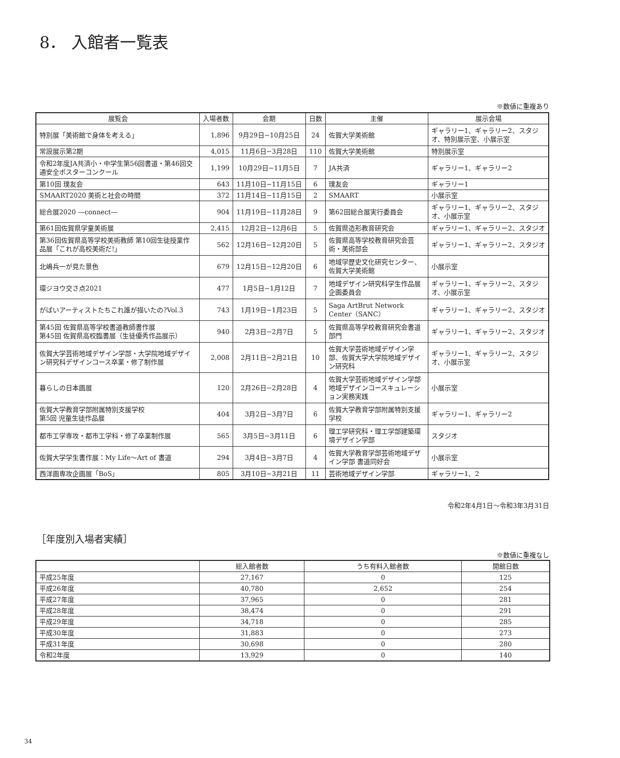8． 入館者一覧表
※数値に重複あり
| 展覧会 | 入場者数 | 会期 | 日数 | 主催 | 展示会場 |
| --- | --- | --- | --- | --- | --- |
| 特別展「美術館で身体を考える」 | 1,896 | 9月29日−10月25日 | 24 | 佐賀大学美術館 | ギャラリー1、ギャラリー2、スタジオ、特別展示室、小展示室 |
| 常設展示第2期 | 4,015 | 11月6日−3月28日 | 110 | 佐賀大学美術館 | 特別展示室 |
| 令和2年度JA共済小・中学生第56回書道・第46回交通安全ポスターコンクール | 1,199 | 10月29日−11月5日 | 7 | JA共済 | ギャラリー1、ギャラリー2 |
| 第10回 璞友会 | 643 | 11月10日−11月15日 | 6 | 璞友会 | ギャラリー1 |
| SMAART2020 美術と社会の時間 | 372 | 11月14日−11月15日 | 2 | SMAART | 小展示室 |
| 総合展2020 ―connect― | 904 | 11月19日−11月28日 | 9 | 第62回総合展実行委員会 | ギャラリー1、ギャラリー2、スタジオ、小展示室 |
| 第61回佐賀県学童美術展 | 2,415 | 12月2日−12月6日 | 5 | 佐賀県造形教育研究会 | ギャラリー1、ギャラリー2、スタジオ |
| 第36回佐賀県高等学校美術教師 第10回生徒授業作品展「これが高校美術だ!」 | 562 | 12月16日−12月20日 | 5 | 佐賀県高等学校教育研究会芸術・美術部会 | ギャラリー1、ギャラリー2、スタジオ |
| 北嶋兵一が見た景色 | 679 | 12月15日−12月20日 | 6 | 地域学歴史文化研究センター、佐賀大学美術館 | 小展示室 |
| 環ジヨウ交さ点2021 | 477 | 1月5日−1月12日 | 7 | 地域デザイン研究科学生作品展企画委員会 | ギャラリー1、ギャラリー2、スタジオ、小展示室 |
| がばいアーティストたちこれ誰が描いたの?Vol.3 | 743 | 1月19日−1月23日 | 5 | Saga ArtBrut Network Center（SANC） | ギャラリー1、ギャラリー2、スタジオ |
| 第45回 佐賀県高等学校書道教師書作展 第45回 佐賀県高校臨書展（生徒優秀作品展示） | 940 | 2月3日−2月7日 | 5 | 佐賀県高等学校教育研究会書道部門 | ギャラリー1、ギャラリー2、スタジオ |
| 佐賀大学芸術地域デザイン学部・大学院地域デザイン研究科デザインコース卒業・修了制作展 | 2,008 | 2月11日−2月21日 | 10 | 佐賀大学芸術地域デザイン学部、佐賀大学大学院地域デザイン研究科 | ギャラリー1、ギャラリー2、スタジオ、小展示室 |
| 暮らしの日本画展 | 120 | 2月26日−2月28日 | 4 | 佐賀大学芸術地域デザイン学部地域デザインコースキュレーション実務実践 | 小展示室 |
| 佐賀大学教育学部附属特別支援学校 第5回 児童生徒作品展 | 404 | 3月2日−3月7日 | 6 | 佐賀大学教育学部附属特別支援学校 | ギャラリー1、ギャラリー2 |
| 都市工学専攻・都市工学科・修了卒業制作展 | 565 | 3月5日−3月11日 | 6 | 理工学研究科・理工学部建築環境デザイン学部 | スタジオ |
| 佐賀大学学生書作展：My Life〜Art of 書道 | 294 | 3月4日−3月7日 | 4 | 佐賀大学教育学部芸術地域デザイン学部 書道同好会 | 小展示室 |
| 西洋画専攻企画展「BoS」 | 805 | 3月10日−3月21日 | 11 | 芸術地域デザイン学部 | ギャラリー1、2 |
令和2年4月1日〜令和3年3月31日
［年度別入場者実績］
※数値に重複なし
| | 総入館者数 | うち有料入館者数 | 開館日数 |
| --- | --- | --- | --- |
| 平成25年度 | 27,167 | 0 | 125 |
| 平成26年度 | 40,780 | 2,652 | 254 |
| 平成27年度 | 37,965 | 0 | 281 |
| 平成28年度 | 38,474 | 0 | 291 |
| 平成29年度 | 34,718 | 0 | 285 |
| 平成30年度 | 31,883 | 0 | 273 |
| 平成31年度 | 30,698 | 0 | 280 |
| 令和2年度 | 13,929 | 0 | 140 |
34